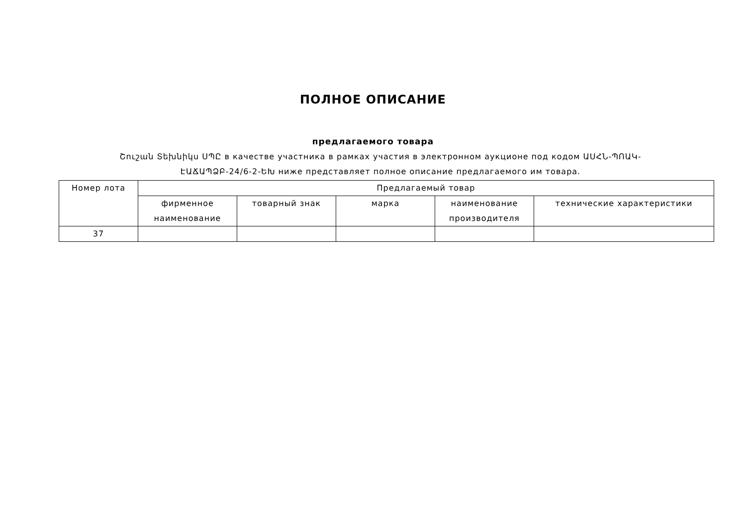ПОЛНОЕ ОПИСАНИЕ
предлагаемого товара
Շուշան Տեխնիկս ՍՊԸ в качестве участника в рамках участия в электронном аукционе под кодом ԱՍՀՆ-ՊՈԱԿ-ԷԱՃԱՊՁԲ-24/6-2-ԵԽ ниже представляет полное описание предлагаемого им товара.
| Номер лота | Предлагаемый товар | | | | |
| --- | --- | --- | --- | --- | --- |
| | фирменное наименование | товарный знак | марка | наименование производителя | технические характеристики |
| 37 | | | | | |